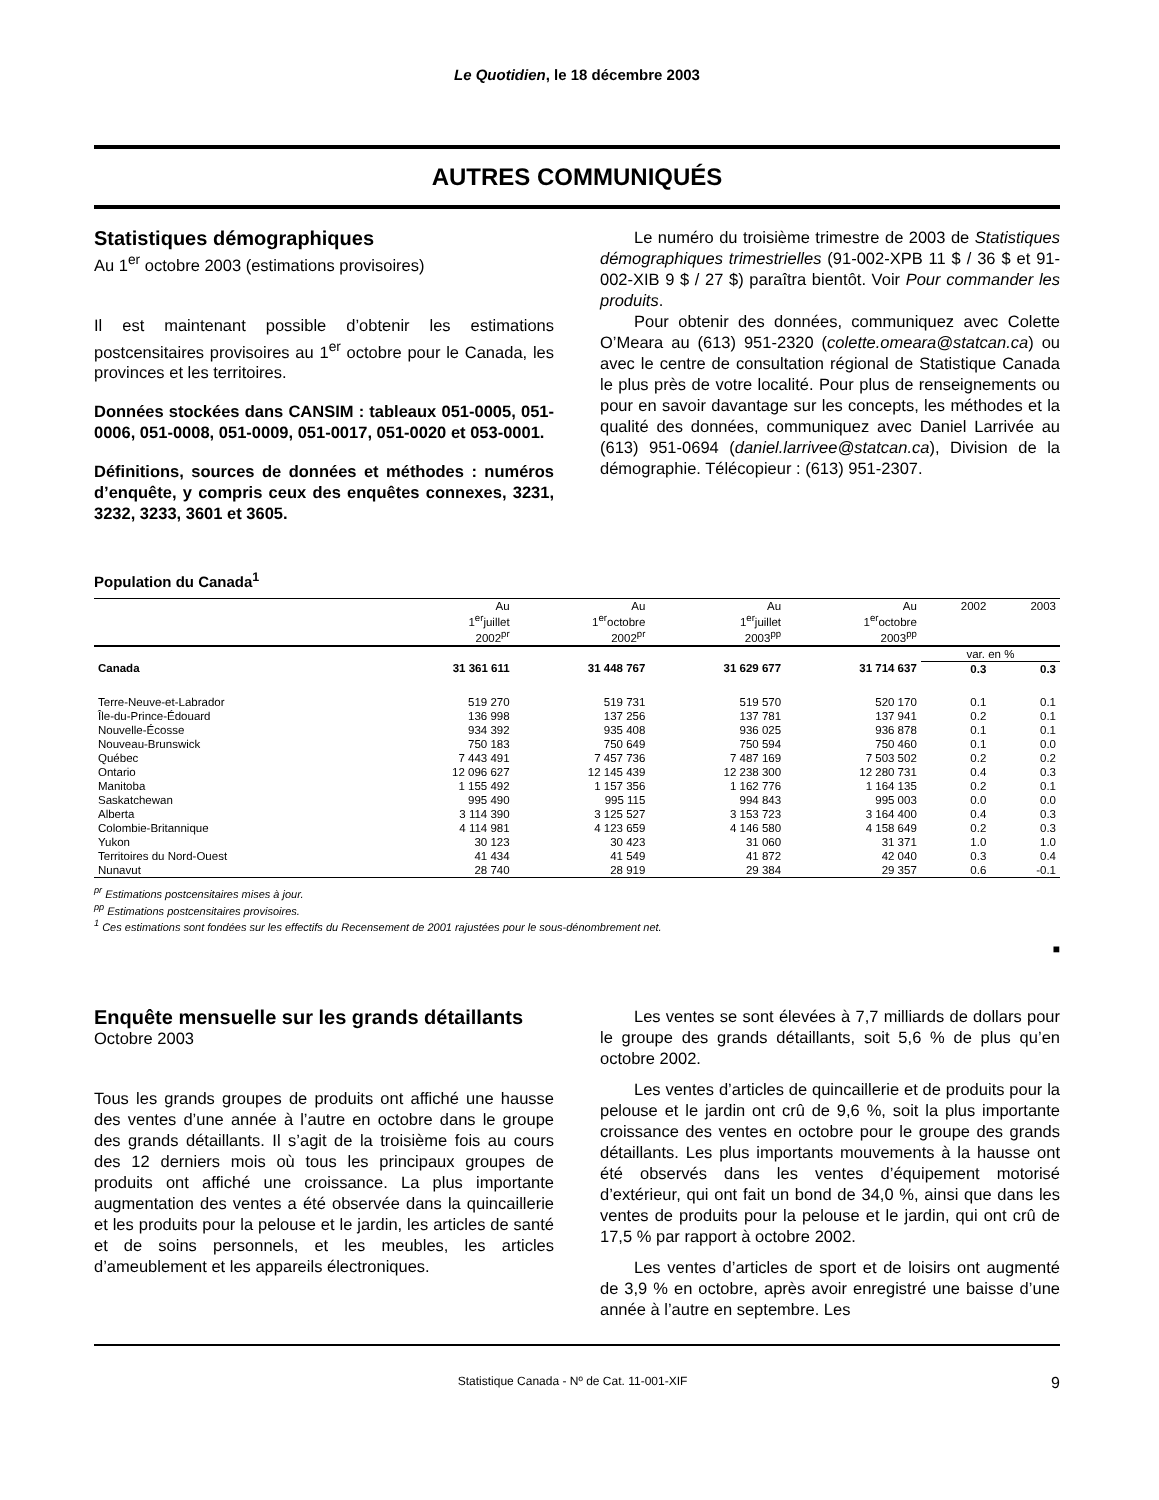Le Quotidien, le 18 décembre 2003
AUTRES COMMUNIQUÉS
Statistiques démographiques
Au 1<sup>er</sup> octobre 2003 (estimations provisoires)
Il est maintenant possible d’obtenir les estimations postcensitaires provisoires au 1<sup>er</sup> octobre pour le Canada, les provinces et les territoires.
Données stockées dans CANSIM : tableaux 051-0005, 051-0006, 051-0008, 051-0009, 051-0017, 051-0020 et 053-0001.
Définitions, sources de données et méthodes : numéros d’enquête, y compris ceux des enquêtes connexes, 3231, 3232, 3233, 3601 et 3605.
Le numéro du troisième trimestre de 2003 de Statistiques démographiques trimestrielles (91-002-XPB 11 $ / 36 $ et 91-002-XIB 9 $ / 27 $) paraîtra bientôt. Voir Pour commander les produits.
Pour obtenir des données, communiquez avec Colette O’Meara au (613) 951-2320 (colette.omeara@statcan.ca) ou avec le centre de consultation régional de Statistique Canada le plus près de votre localité. Pour plus de renseignements ou pour en savoir davantage sur les concepts, les méthodes et la qualité des données, communiquez avec Daniel Larrivée au (613) 951-0694 (daniel.larrivee@statcan.ca), Division de la démographie. Télécopieur : (613) 951-2307.
Population du Canada<sup>1</sup>
| | Au 1<sup>er</sup>juillet 2002<sup>pr</sup> | Au 1<sup>er</sup>octobre 2002<sup>pr</sup> | Au 1<sup>er</sup>juillet 2003<sup>pp</sup> | Au 1<sup>er</sup>octobre 2003<sup>pp</sup> | 2002 | 2003 |
| --- | --- | --- | --- | --- | --- | --- |
| | | | | | var. en % | |
| Canada | 31 361 611 | 31 448 767 | 31 629 677 | 31 714 637 | 0.3 | 0.3 |
| Terre-Neuve-et-Labrador | 519 270 | 519 731 | 519 570 | 520 170 | 0.1 | 0.1 |
| Île-du-Prince-Édouard | 136 998 | 137 256 | 137 781 | 137 941 | 0.2 | 0.1 |
| Nouvelle-Écosse | 934 392 | 935 408 | 936 025 | 936 878 | 0.1 | 0.1 |
| Nouveau-Brunswick | 750 183 | 750 649 | 750 594 | 750 460 | 0.1 | 0.0 |
| Québec | 7 443 491 | 7 457 736 | 7 487 169 | 7 503 502 | 0.2 | 0.2 |
| Ontario | 12 096 627 | 12 145 439 | 12 238 300 | 12 280 731 | 0.4 | 0.3 |
| Manitoba | 1 155 492 | 1 157 356 | 1 162 776 | 1 164 135 | 0.2 | 0.1 |
| Saskatchewan | 995 490 | 995 115 | 994 843 | 995 003 | 0.0 | 0.0 |
| Alberta | 3 114 390 | 3 125 527 | 3 153 723 | 3 164 400 | 0.4 | 0.3 |
| Colombie-Britannique | 4 114 981 | 4 123 659 | 4 146 580 | 4 158 649 | 0.2 | 0.3 |
| Yukon | 30 123 | 30 423 | 31 060 | 31 371 | 1.0 | 1.0 |
| Territoires du Nord-Ouest | 41 434 | 41 549 | 41 872 | 42 040 | 0.3 | 0.4 |
| Nunavut | 28 740 | 28 919 | 29 384 | 29 357 | 0.6 | -0.1 |
<sup>pr</sup> Estimations postcensitaires mises à jour.
<sup>pp</sup> Estimations postcensitaires provisoires.
<sup>1</sup> Ces estimations sont fondées sur les effectifs du Recensement de 2001 rajustées pour le sous-dénombrement net.
■
Enquête mensuelle sur les grands détaillants
Octobre 2003
Tous les grands groupes de produits ont affiché une hausse des ventes d’une année à l’autre en octobre dans le groupe des grands détaillants. Il s’agit de la troisième fois au cours des 12 derniers mois où tous les principaux groupes de produits ont affiché une croissance. La plus importante augmentation des ventes a été observée dans la quincaillerie et les produits pour la pelouse et le jardin, les articles de santé et de soins personnels, et les meubles, les articles d’ameublement et les appareils électroniques.
Les ventes se sont élevées à 7,7 milliards de dollars pour le groupe des grands détaillants, soit 5,6 % de plus qu’en octobre 2002.
Les ventes d’articles de quincaillerie et de produits pour la pelouse et le jardin ont crû de 9,6 %, soit la plus importante croissance des ventes en octobre pour le groupe des grands détaillants. Les plus importants mouvements à la hausse ont été observés dans les ventes d’équipement motorisé d’extérieur, qui ont fait un bond de 34,0 %, ainsi que dans les ventes de produits pour la pelouse et le jardin, qui ont crû de 17,5 % par rapport à octobre 2002.
Les ventes d’articles de sport et de loisirs ont augmenté de 3,9 % en octobre, après avoir enregistré une baisse d’une année à l’autre en septembre. Les
Statistique Canada - Nº de Cat. 11-001-XIF 9